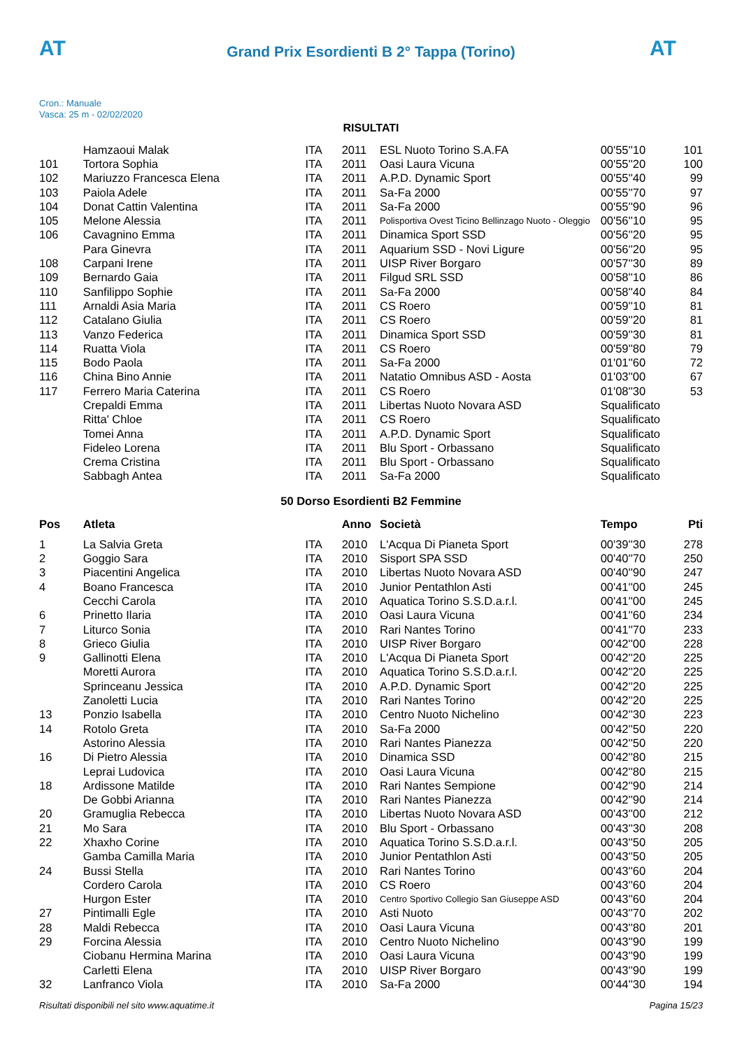AT
Grand Prix Esordienti B 2° Tappa (Torino)
AT
Cron.: Manuale
Vasca: 25 m - 02/02/2020
RISULTATI
| | Hamzaoui Malak | ITA | 2011 | ESL Nuoto Torino S.A.FA | 00'55''10 | 101 |
| 101 | Tortora Sophia | ITA | 2011 | Oasi Laura Vicuna | 00'55''20 | 100 |
| 102 | Mariuzzo Francesca Elena | ITA | 2011 | A.P.D. Dynamic Sport | 00'55''40 | 99 |
| 103 | Paiola Adele | ITA | 2011 | Sa-Fa 2000 | 00'55''70 | 97 |
| 104 | Donat Cattin Valentina | ITA | 2011 | Sa-Fa 2000 | 00'55''90 | 96 |
| 105 | Melone Alessia | ITA | 2011 | Polisportiva Ovest Ticino Bellinzago Nuoto - Oleggio | 00'56''10 | 95 |
| 106 | Cavagnino Emma | ITA | 2011 | Dinamica Sport SSD | 00'56''20 | 95 |
| | Para Ginevra | ITA | 2011 | Aquarium SSD - Novi Ligure | 00'56''20 | 95 |
| 108 | Carpani Irene | ITA | 2011 | UISP River Borgaro | 00'57''30 | 89 |
| 109 | Bernardo Gaia | ITA | 2011 | Filgud SRL SSD | 00'58''10 | 86 |
| 110 | Sanfilippo Sophie | ITA | 2011 | Sa-Fa 2000 | 00'58''40 | 84 |
| 111 | Arnaldi Asia Maria | ITA | 2011 | CS Roero | 00'59''10 | 81 |
| 112 | Catalano Giulia | ITA | 2011 | CS Roero | 00'59''20 | 81 |
| 113 | Vanzo Federica | ITA | 2011 | Dinamica Sport SSD | 00'59''30 | 81 |
| 114 | Ruatta Viola | ITA | 2011 | CS Roero | 00'59''80 | 79 |
| 115 | Bodo Paola | ITA | 2011 | Sa-Fa 2000 | 01'01''60 | 72 |
| 116 | China Bino Annie | ITA | 2011 | Natatio Omnibus ASD - Aosta | 01'03''00 | 67 |
| 117 | Ferrero Maria Caterina | ITA | 2011 | CS Roero | 01'08''30 | 53 |
| | Crepaldi Emma | ITA | 2011 | Libertas Nuoto Novara ASD | Squalificato | |
| | Ritta' Chloe | ITA | 2011 | CS Roero | Squalificato | |
| | Tomei Anna | ITA | 2011 | A.P.D. Dynamic Sport | Squalificato | |
| | Fideleo Lorena | ITA | 2011 | Blu Sport - Orbassano | Squalificato | |
| | Crema Cristina | ITA | 2011 | Blu Sport - Orbassano | Squalificato | |
| | Sabbagh Antea | ITA | 2011 | Sa-Fa 2000 | Squalificato | |
50 Dorso Esordienti B2 Femmine
| Pos | Atleta | | Anno | Società | Tempo | Pti |
| --- | --- | --- | --- | --- | --- | --- |
| 1 | La Salvia Greta | ITA | 2010 | L'Acqua Di Pianeta Sport | 00'39''30 | 278 |
| 2 | Goggio Sara | ITA | 2010 | Sisport SPA SSD | 00'40''70 | 250 |
| 3 | Piacentini Angelica | ITA | 2010 | Libertas Nuoto Novara ASD | 00'40''90 | 247 |
| 4 | Boano Francesca | ITA | 2010 | Junior Pentathlon Asti | 00'41''00 | 245 |
| | Cecchi Carola | ITA | 2010 | Aquatica Torino S.S.D.a.r.l. | 00'41''00 | 245 |
| 6 | Prinetto Ilaria | ITA | 2010 | Oasi Laura Vicuna | 00'41''60 | 234 |
| 7 | Liturco Sonia | ITA | 2010 | Rari Nantes Torino | 00'41''70 | 233 |
| 8 | Grieco Giulia | ITA | 2010 | UISP River Borgaro | 00'42''00 | 228 |
| 9 | Gallinotti Elena | ITA | 2010 | L'Acqua Di Pianeta Sport | 00'42''20 | 225 |
| | Moretti Aurora | ITA | 2010 | Aquatica Torino S.S.D.a.r.l. | 00'42''20 | 225 |
| | Sprinceanu Jessica | ITA | 2010 | A.P.D. Dynamic Sport | 00'42''20 | 225 |
| | Zanoletti Lucia | ITA | 2010 | Rari Nantes Torino | 00'42''20 | 225 |
| 13 | Ponzio Isabella | ITA | 2010 | Centro Nuoto Nichelino | 00'42''30 | 223 |
| 14 | Rotolo Greta | ITA | 2010 | Sa-Fa 2000 | 00'42''50 | 220 |
| | Astorino Alessia | ITA | 2010 | Rari Nantes Pianezza | 00'42''50 | 220 |
| 16 | Di Pietro Alessia | ITA | 2010 | Dinamica SSD | 00'42''80 | 215 |
| | Leprai Ludovica | ITA | 2010 | Oasi Laura Vicuna | 00'42''80 | 215 |
| 18 | Ardissone Matilde | ITA | 2010 | Rari Nantes Sempione | 00'42''90 | 214 |
| | De Gobbi Arianna | ITA | 2010 | Rari Nantes Pianezza | 00'42''90 | 214 |
| 20 | Gramuglia Rebecca | ITA | 2010 | Libertas Nuoto Novara ASD | 00'43''00 | 212 |
| 21 | Mo Sara | ITA | 2010 | Blu Sport - Orbassano | 00'43''30 | 208 |
| 22 | Xhaxho Corine | ITA | 2010 | Aquatica Torino S.S.D.a.r.l. | 00'43''50 | 205 |
| | Gamba Camilla Maria | ITA | 2010 | Junior Pentathlon Asti | 00'43''50 | 205 |
| 24 | Bussi Stella | ITA | 2010 | Rari Nantes Torino | 00'43''60 | 204 |
| | Cordero Carola | ITA | 2010 | CS Roero | 00'43''60 | 204 |
| | Hurgon Ester | ITA | 2010 | Centro Sportivo Collegio San Giuseppe ASD | 00'43''60 | 204 |
| 27 | Pintimalli Egle | ITA | 2010 | Asti Nuoto | 00'43''70 | 202 |
| 28 | Maldi Rebecca | ITA | 2010 | Oasi Laura Vicuna | 00'43''80 | 201 |
| 29 | Forcina Alessia | ITA | 2010 | Centro Nuoto Nichelino | 00'43''90 | 199 |
| | Ciobanu Hermina Marina | ITA | 2010 | Oasi Laura Vicuna | 00'43''90 | 199 |
| | Carletti Elena | ITA | 2010 | UISP River Borgaro | 00'43''90 | 199 |
| 32 | Lanfranco Viola | ITA | 2010 | Sa-Fa 2000 | 00'44''30 | 194 |
Risultati disponibili nel sito www.aquatime.it Pagina 15/23